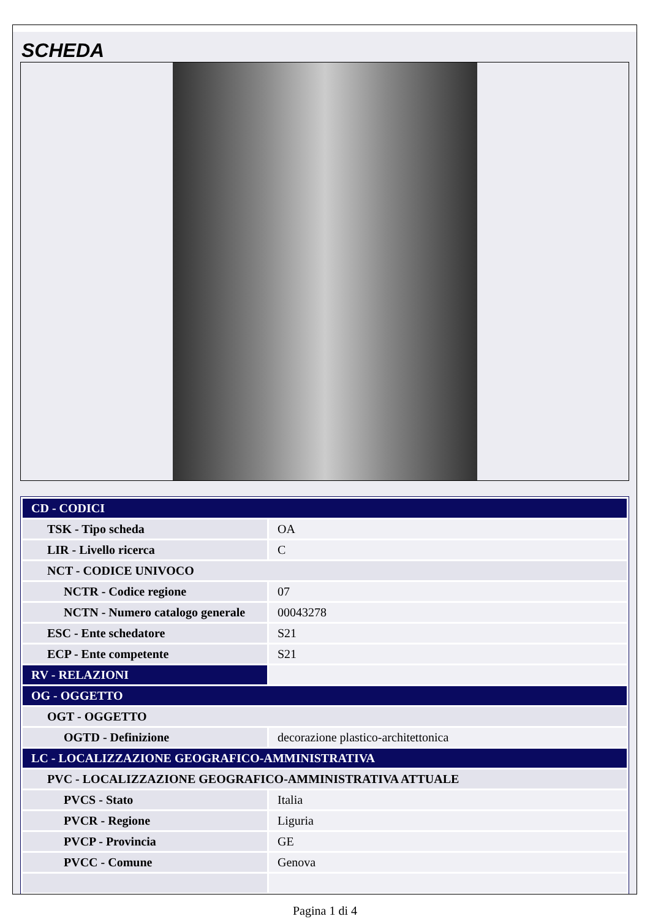SCHEDA
| CD - CODICI | |
| TSK - Tipo scheda | OA |
| LIR - Livello ricerca | C |
| NCT - CODICE UNIVOCO | |
| NCTR - Codice regione | 07 |
| NCTN - Numero catalogo generale | 00043278 |
| ESC - Ente schedatore | S21 |
| ECP - Ente competente | S21 |
| RV - RELAZIONI | |
| OG - OGGETTO | |
| OGT - OGGETTO | |
| OGTD - Definizione | decorazione plastico-architettonica |
| LC - LOCALIZZAZIONE GEOGRAFICO-AMMINISTRATIVA | |
| PVC - LOCALIZZAZIONE GEOGRAFICO-AMMINISTRATIVA ATTUALE | |
| PVCS - Stato | Italia |
| PVCR - Regione | Liguria |
| PVCP - Provincia | GE |
| PVCC - Comune | Genova |
Pagina 1 di 4